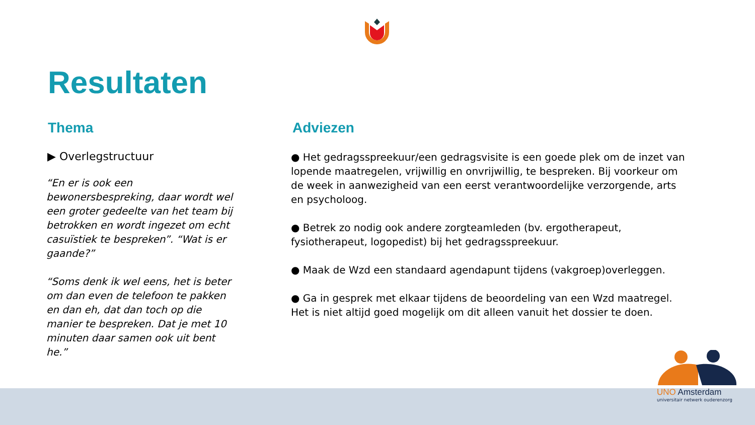Resultaten
Thema
▶ Overlegstructuur
“En er is ook een bewonersbespreking, daar wordt wel een groter gedeelte van het team bij betrokken en wordt ingezet om echt casuïstiek te bespreken”. “Wat is er gaande?”
“Soms denk ik wel eens, het is beter om dan even de telefoon te pakken en dan eh, dat dan toch op die manier te bespreken. Dat je met 10 minuten daar samen ook uit bent he.”
Adviezen
● Het gedragsspreekuur/een gedragsvisite is een goede plek om de inzet van lopende maatregelen, vrijwillig en onvrijwillig, te bespreken. Bij voorkeur om de week in aanwezigheid van een eerst verantwoordelijke verzorgende, arts en psycholoog.
● Betrek zo nodig ook andere zorgteamleden (bv. ergotherapeut, fysiotherapeut, logopedist) bij het gedragsspreekuur.
● Maak de Wzd een standaard agendapunt tijdens (vakgroep)overleggen.
● Ga in gesprek met elkaar tijdens de beoordeling van een Wzd maatregel. Het is niet altijd goed mogelijk om dit alleen vanuit het dossier te doen.
UNO Amsterdam
universitair netwerk ouderenzorg